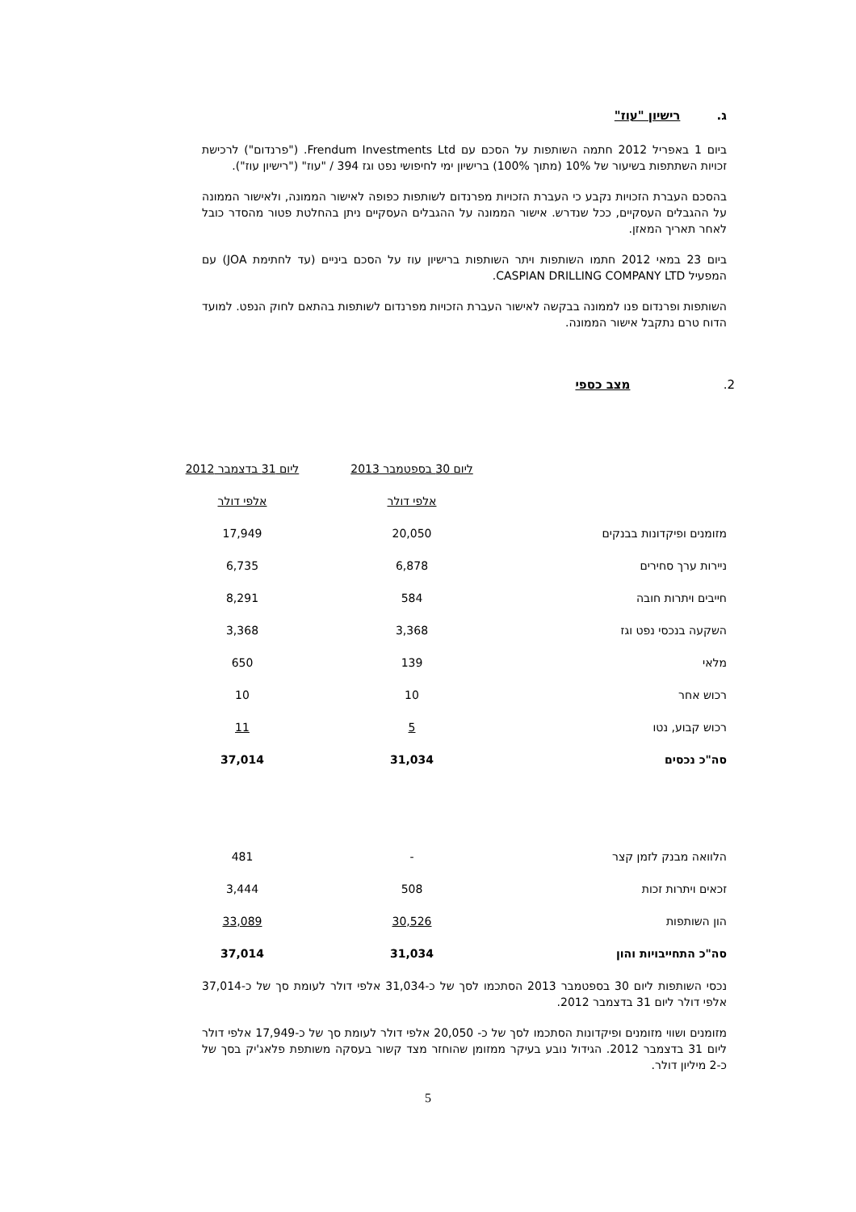ג. רישיון "עוז"
ביום 1 באפריל 2012 חתמה השותפות על הסכם עם Frendum Investments Ltd. ("פרנדום") לרכישת זכויות השתתפות בשיעור של 10% (מתוך 100%) ברישיון ימי לחיפושי נפט וגז 394 / "עוז" ("רישיון עוז").
בהסכם העברת הזכויות נקבע כי העברת הזכויות מפרנדום לשותפות כפופה לאישור הממונה, ולאישור הממונה על ההגבלים העסקיים, ככל שנדרש. אישור הממונה על ההגבלים העסקיים ניתן בהחלטת פטור מהסדר כובל לאחר תאריך המאזן.
ביום 23 במאי 2012 חתמו השותפות ויתר השותפות ברישיון עוז על הסכם ביניים (עד לחתימת JOA) עם המפעיל CASPIAN DRILLING COMPANY LTD.
השותפות ופרנדום פנו לממונה בבקשה לאישור העברת הזכויות מפרנדום לשותפות בהתאם לחוק הנפט. למועד הדוח טרם נתקבל אישור הממונה.
2. מצב כספי
| | ליום 30 בספטמבר 2013 | ליום 31 בדצמבר 2012 |
| --- | --- | --- |
| | אלפי דולר | אלפי דולר |
| מזומנים ופיקדונות בבנקים | 20,050 | 17,949 |
| ניירות ערך סחירים | 6,878 | 6,735 |
| חייבים ויתרות חובה | 584 | 8,291 |
| השקעה בנכסי נפט וגז | 3,368 | 3,368 |
| מלאי | 139 | 650 |
| רכוש אחר | 10 | 10 |
| רכוש קבוע, נטו | 5 | 11 |
| סה"כ נכסים | 31,034 | 37,014 |
| הלוואה מבנק לזמן קצר | - | 481 |
| זכאים ויתרות זכות | 508 | 3,444 |
| הון השותפות | 30,526 | 33,089 |
| סה"כ התחייבויות והון | 31,034 | 37,014 |
נכסי השותפות ליום 30 בספטמבר 2013 הסתכמו לסך של כ-31,034 אלפי דולר לעומת סך של כ-37,014 אלפי דולר ליום 31 בדצמבר 2012.
מזומנים ושווי מזומנים ופיקדונות הסתכמו לסך של כ- 20,050 אלפי דולר לעומת סך של כ-17,949 אלפי דולר ליום 31 בדצמבר 2012. הגידול נובע בעיקר ממזומן שהוחזר מצד קשור בעסקה משותפת פלאג'יק בסך של כ-2 מיליון דולר.
5